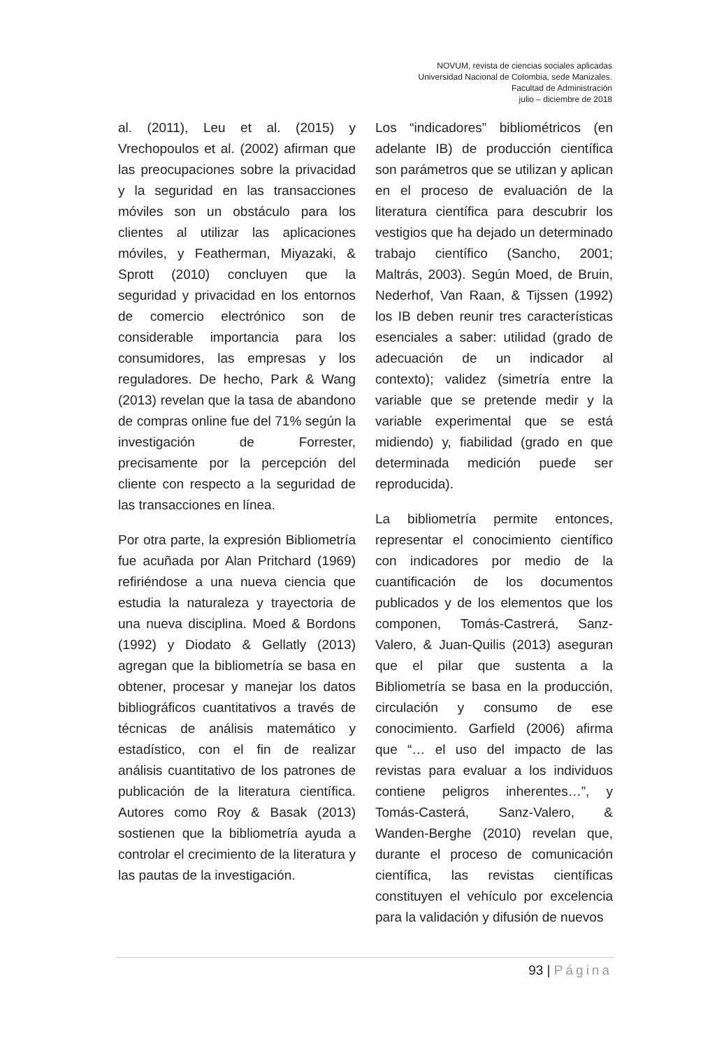NOVUM, revista de ciencias sociales aplicadas
Universidad Nacional de Colombia, sede Manizales.
Facultad de Administración
julio – diciembre de 2018
al. (2011), Leu et al. (2015) y Vrechopoulos et al. (2002) afirman que las preocupaciones sobre la privacidad y la seguridad en las transacciones móviles son un obstáculo para los clientes al utilizar las aplicaciones móviles, y Featherman, Miyazaki, & Sprott (2010) concluyen que la seguridad y privacidad en los entornos de comercio electrónico son de considerable importancia para los consumidores, las empresas y los reguladores. De hecho, Park & Wang (2013) revelan que la tasa de abandono de compras online fue del 71% según la investigación de Forrester, precisamente por la percepción del cliente con respecto a la seguridad de las transacciones en línea.
Por otra parte, la expresión Bibliometría fue acuñada por Alan Pritchard (1969) refiriéndose a una nueva ciencia que estudia la naturaleza y trayectoria de una nueva disciplina. Moed & Bordons (1992) y Diodato & Gellatly (2013) agregan que la bibliometría se basa en obtener, procesar y manejar los datos bibliográficos cuantitativos a través de técnicas de análisis matemático y estadístico, con el fin de realizar análisis cuantitativo de los patrones de publicación de la literatura científica. Autores como Roy & Basak (2013) sostienen que la bibliometría ayuda a controlar el crecimiento de la literatura y las pautas de la investigación.
Los “indicadores” bibliométricos (en adelante IB) de producción científica son parámetros que se utilizan y aplican en el proceso de evaluación de la literatura científica para descubrir los vestigios que ha dejado un determinado trabajo científico (Sancho, 2001; Maltrás, 2003). Según Moed, de Bruin, Nederhof, Van Raan, & Tijssen (1992) los IB deben reunir tres características esenciales a saber: utilidad (grado de adecuación de un indicador al contexto); validez (simetría entre la variable que se pretende medir y la variable experimental que se está midiendo) y, fiabilidad (grado en que determinada medición puede ser reproducida).
La bibliometría permite entonces, representar el conocimiento científico con indicadores por medio de la cuantificación de los documentos publicados y de los elementos que los componen, Tomás-Castrerá, Sanz-Valero, & Juan-Quilis (2013) aseguran que el pilar que sustenta a la Bibliometría se basa en la producción, circulación y consumo de ese conocimiento. Garfield (2006) afirma que “… el uso del impacto de las revistas para evaluar a los individuos contiene peligros inherentes…”, y Tomás-Casterá, Sanz-Valero, & Wanden-Berghe (2010) revelan que, durante el proceso de comunicación científica, las revistas científicas constituyen el vehículo por excelencia para la validación y difusión de nuevos
93 | Página